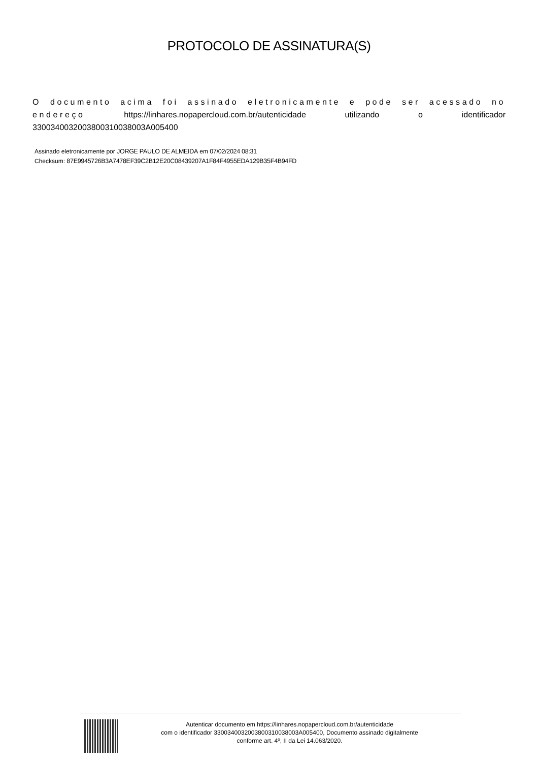PROTOCOLO DE ASSINATURA(S)
O documento acima foi assinado eletronicamente e pode ser acessado no endereço https://linhares.nopapercloud.com.br/autenticidade utilizando o identificador 3300340032003800310038003A005400
Assinado eletronicamente por JORGE PAULO DE ALMEIDA em 07/02/2024 08:31
Checksum: 87E9945726B3A7478EF39C2B12E20C08439207A1F84F4955EDA129B35F4B94FD
Autenticar documento em https://linhares.nopapercloud.com.br/autenticidade
com o identificador 3300340032003800310038003A005400, Documento assinado digitalmente
conforme art. 4º, II da Lei 14.063/2020.